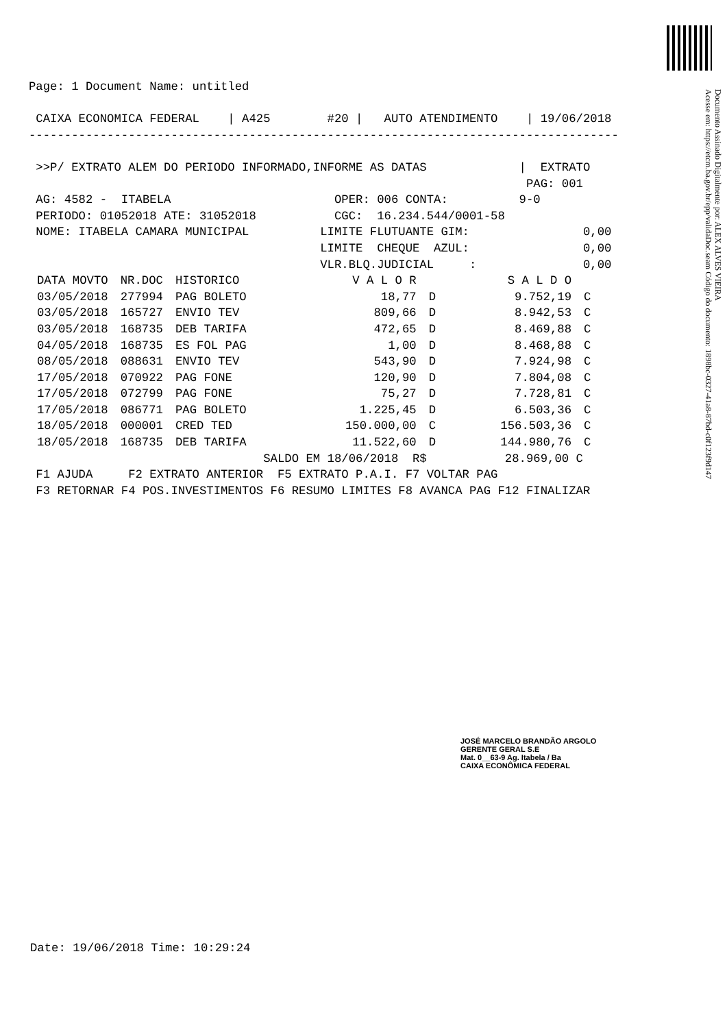Documento Assinado Digitalmente por: ALEX ALVES VIEIRA
Acesse em: https://etcm.ba.gov.br/epp/validaDoc.seam Código do documento: 1898bc-0327-41a8-87bd-c0f123f9d147
Page: 1 Document Name: untitled

 CAIXA ECONOMICA FEDERAL    | A425        #20 |   AUTO ATENDIMENTO    | 19/06/2018
-----------------------------------------------------------------------------------

 >>P/ EXTRATO ALEM DO PERIODO INFORMADO,INFORME AS DATAS             |  EXTRATO
                                                                      PAG: 001
 AG: 4582 -  ITABELA                       OPER: 006 CONTA:          9-0
 PERIODO: 01052018 ATE: 31052018           CGC:  16.234.544/0001-58
 NOME: ITABELA CAMARA MUNICIPAL          LIMITE FLUTUANTE GIM:                0,00
                                         LIMITE  CHEQUE  AZUL:                0,00
                                         VLR.BLQ.JUDICIAL     :               0,00
| DATA MOVTO | NR.DOC | HISTORICO | V A L O R | | S A L D O | |
| --- | --- | --- | --- | --- | --- | --- |
| 03/05/2018 | 277994 | PAG BOLETO | 18,77 | D | 9.752,19 | C |
| 03/05/2018 | 165727 | ENVIO TEV | 809,66 | D | 8.942,53 | C |
| 03/05/2018 | 168735 | DEB TARIFA | 472,65 | D | 8.469,88 | C |
| 04/05/2018 | 168735 | ES FOL PAG | 1,00 | D | 8.468,88 | C |
| 08/05/2018 | 088631 | ENVIO TEV | 543,90 | D | 7.924,98 | C |
| 17/05/2018 | 070922 | PAG FONE | 120,90 | D | 7.804,08 | C |
| 17/05/2018 | 072799 | PAG FONE | 75,27 | D | 7.728,81 | C |
| 17/05/2018 | 086771 | PAG BOLETO | 1.225,45 | D | 6.503,36 | C |
| 18/05/2018 | 000001 | CRED TED | 150.000,00 | C | 156.503,36 | C |
| 18/05/2018 | 168735 | DEB TARIFA | 11.522,60 | D | 144.980,76 | C |
                                 SALDO EM 18/06/2018  R$           28.969,00 C
 F1 AJUDA     F2 EXTRATO ANTERIOR  F5 EXTRATO P.A.I. F7 VOLTAR PAG
 F3 RETORNAR F4 POS.INVESTIMENTOS F6 RESUMO LIMITES F8 AVANCA PAG F12 FINALIZAR
JOSÉ MARCELO BRANDÃO ARGOLO
GERENTE GERAL S.E
Mat. 0__63-9 Ag. Itabela / Ba
CAIXA ECONÔMICA FEDERAL
Date: 19/06/2018 Time: 10:29:24